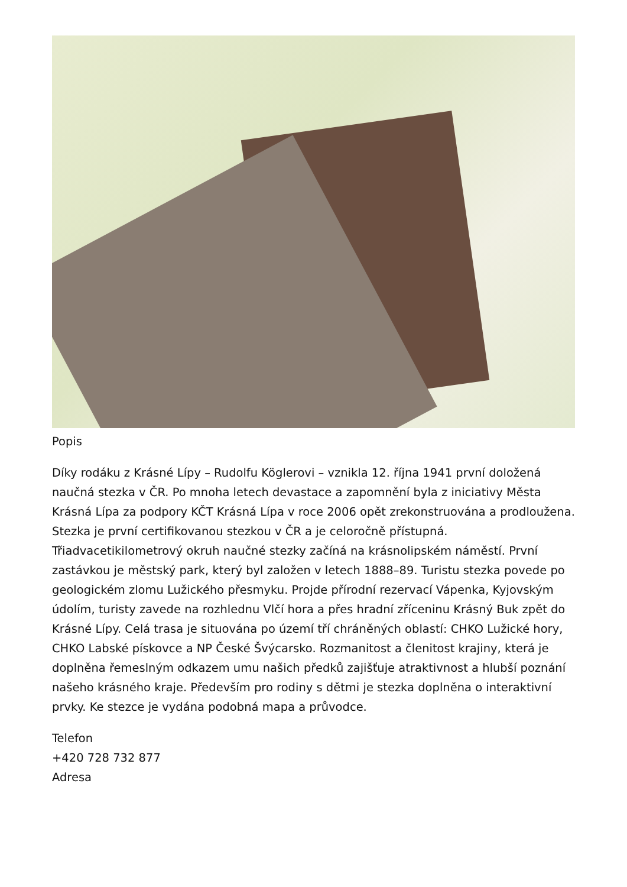Popis
Díky rodáku z Krásné Lípy – Rudolfu Köglerovi – vznikla 12. října 1941 první doložená naučná stezka v ČR. Po mnoha letech devastace a zapomnění byla z iniciativy Města Krásná Lípa za podpory KČT Krásná Lípa v roce 2006 opět zrekonstruována a prodloužena. Stezka je první certifikovanou stezkou v ČR a je celoročně přístupná. Třiadvacetikilometrový okruh naučné stezky začíná na krásnolipském náměstí. První zastávkou je městský park, který byl založen v letech 1888–89. Turistu stezka povede po geologickém zlomu Lužického přesmyku. Projde přírodní rezervací Vápenka, Kyjovským údolím, turisty zavede na rozhlednu Vlčí hora a přes hradní zříceninu Krásný Buk zpět do Krásné Lípy. Celá trasa je situována po území tří chráněných oblastí: CHKO Lužické hory, CHKO Labské pískovce a NP České Švýcarsko. Rozmanitost a členitost krajiny, která je doplněna řemeslným odkazem umu našich předků zajišťuje atraktivnost a hlubší poznání našeho krásného kraje. Především pro rodiny s dětmi je stezka doplněna o interaktivní prvky. Ke stezce je vydána podobná mapa a průvodce.
Telefon
+420 728 732 877
Adresa